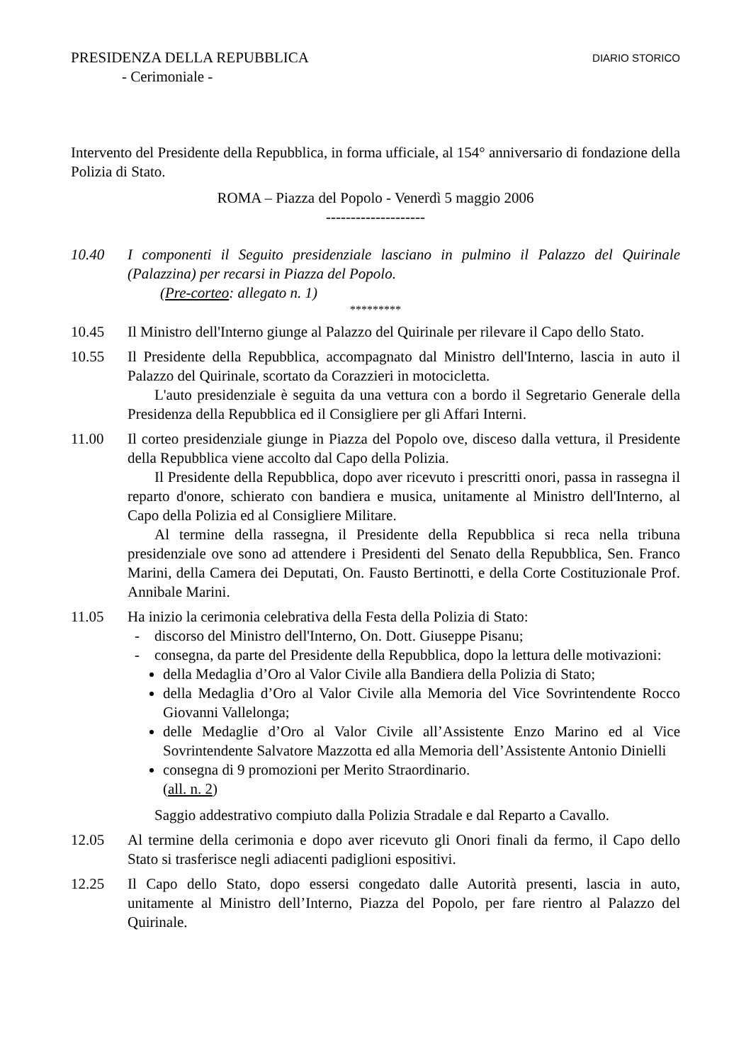PRESIDENZA DELLA REPUBBLICA DIARIO STORICO
- Cerimoniale -
Intervento del Presidente della Repubblica, in forma ufficiale, al 154° anniversario di fondazione della Polizia di Stato.
ROMA – Piazza del Popolo - Venerdì 5 maggio 2006
--------------------
10.40 I componenti il Seguito presidenziale lasciano in pulmino il Palazzo del Quirinale (Palazzina) per recarsi in Piazza del Popolo.
(Pre-corteo: allegato n. 1)
*********
10.45 Il Ministro dell'Interno giunge al Palazzo del Quirinale per rilevare il Capo dello Stato.
10.55 Il Presidente della Repubblica, accompagnato dal Ministro dell'Interno, lascia in auto il Palazzo del Quirinale, scortato da Corazzieri in motocicletta.
L'auto presidenziale è seguita da una vettura con a bordo il Segretario Generale della Presidenza della Repubblica ed il Consigliere per gli Affari Interni.
11.00 Il corteo presidenziale giunge in Piazza del Popolo ove, disceso dalla vettura, il Presidente della Repubblica viene accolto dal Capo della Polizia.
Il Presidente della Repubblica, dopo aver ricevuto i prescritti onori, passa in rassegna il reparto d'onore, schierato con bandiera e musica, unitamente al Ministro dell'Interno, al Capo della Polizia ed al Consigliere Militare.
Al termine della rassegna, il Presidente della Repubblica si reca nella tribuna presidenziale ove sono ad attendere i Presidenti del Senato della Repubblica, Sen. Franco Marini, della Camera dei Deputati, On. Fausto Bertinotti, e della Corte Costituzionale Prof. Annibale Marini.
11.05 Ha inizio la cerimonia celebrativa della Festa della Polizia di Stato:
- discorso del Ministro dell'Interno, On. Dott. Giuseppe Pisanu;
- consegna, da parte del Presidente della Repubblica, dopo la lettura delle motivazioni:
della Medaglia d’Oro al Valor Civile alla Bandiera della Polizia di Stato;
della Medaglia d’Oro al Valor Civile alla Memoria del Vice Sovrintendente Rocco Giovanni Vallelonga;
delle Medaglie d’Oro al Valor Civile all’Assistente Enzo Marino ed al Vice Sovrintendente Salvatore Mazzotta ed alla Memoria dell’Assistente Antonio Dinielli
consegna di 9 promozioni per Merito Straordinario.
(all. n. 2)
Saggio addestrativo compiuto dalla Polizia Stradale e dal Reparto a Cavallo.
12.05 Al termine della cerimonia e dopo aver ricevuto gli Onori finali da fermo, il Capo dello Stato si trasferisce negli adiacenti padiglioni espositivi.
12.25 Il Capo dello Stato, dopo essersi congedato dalle Autorità presenti, lascia in auto, unitamente al Ministro dell’Interno, Piazza del Popolo, per fare rientro al Palazzo del Quirinale.